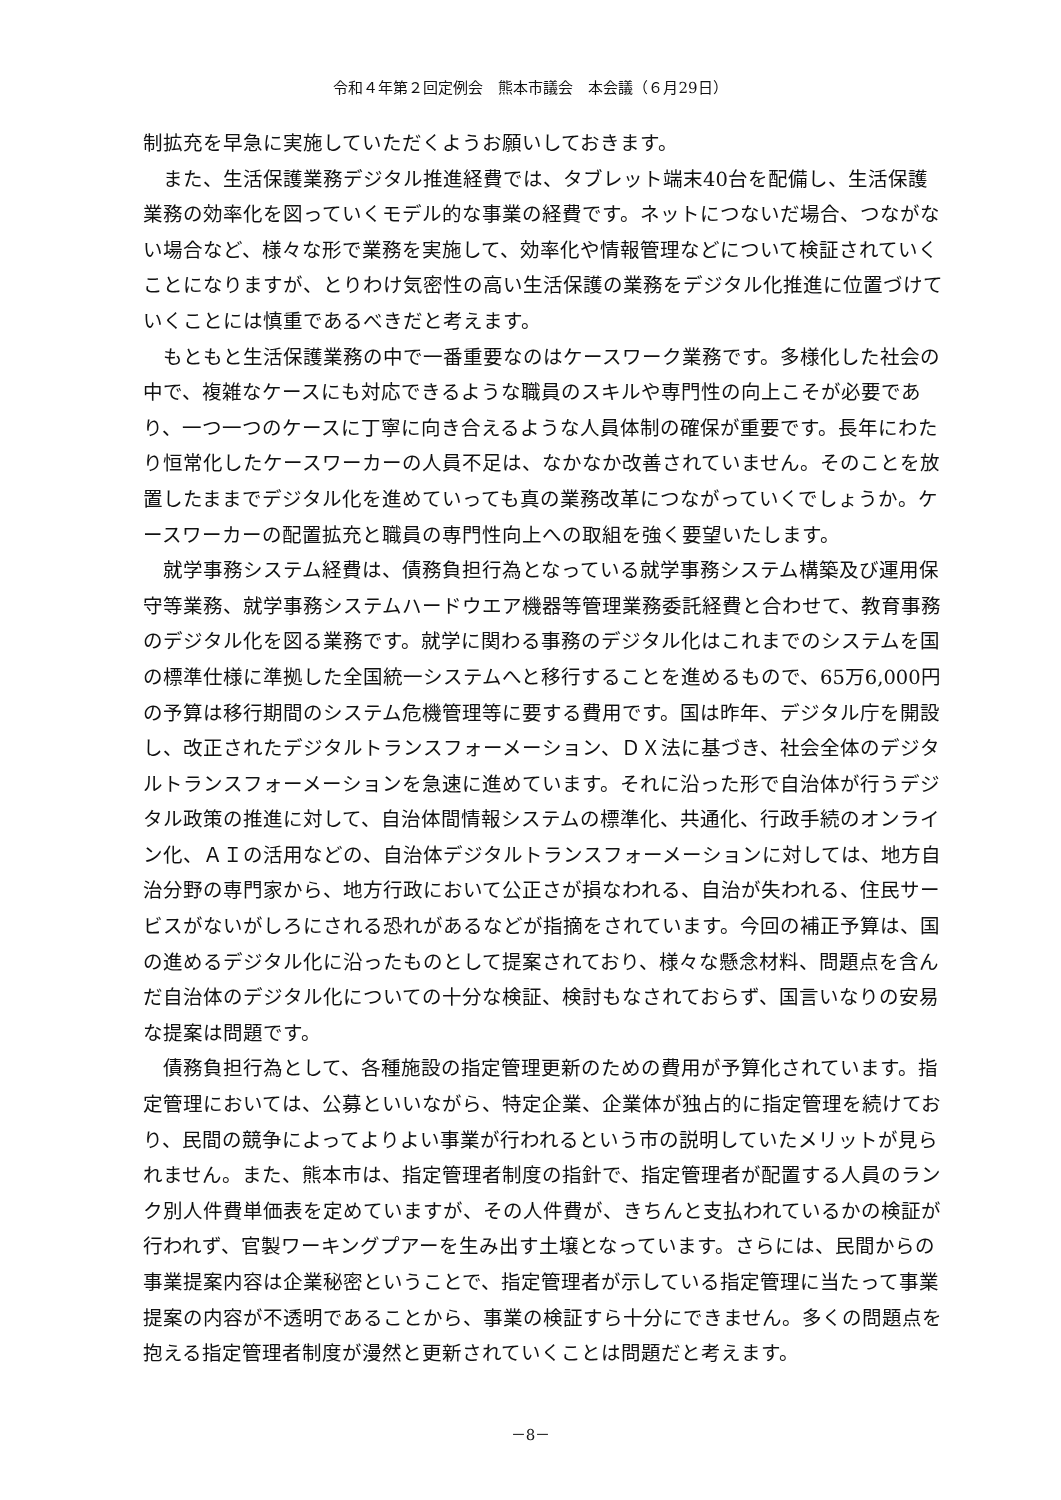令和４年第２回定例会　熊本市議会　本会議（６月29日）
制拡充を早急に実施していただくようお願いしておきます。
　また、生活保護業務デジタル推進経費では、タブレット端末40台を配備し、生活保護業務の効率化を図っていくモデル的な事業の経費です。ネットにつないだ場合、つながない場合など、様々な形で業務を実施して、効率化や情報管理などについて検証されていくことになりますが、とりわけ気密性の高い生活保護の業務をデジタル化推進に位置づけていくことには慎重であるべきだと考えます。
　もともと生活保護業務の中で一番重要なのはケースワーク業務です。多様化した社会の中で、複雑なケースにも対応できるような職員のスキルや専門性の向上こそが必要であり、一つ一つのケースに丁寧に向き合えるような人員体制の確保が重要です。長年にわたり恒常化したケースワーカーの人員不足は、なかなか改善されていません。そのことを放置したままでデジタル化を進めていっても真の業務改革につながっていくでしょうか。ケースワーカーの配置拡充と職員の専門性向上への取組を強く要望いたします。
　就学事務システム経費は、債務負担行為となっている就学事務システム構築及び運用保守等業務、就学事務システムハードウエア機器等管理業務委託経費と合わせて、教育事務のデジタル化を図る業務です。就学に関わる事務のデジタル化はこれまでのシステムを国の標準仕様に準拠した全国統一システムへと移行することを進めるもので、65万6,000円の予算は移行期間のシステム危機管理等に要する費用です。国は昨年、デジタル庁を開設し、改正されたデジタルトランスフォーメーション、ＤＸ法に基づき、社会全体のデジタルトランスフォーメーションを急速に進めています。それに沿った形で自治体が行うデジタル政策の推進に対して、自治体間情報システムの標準化、共通化、行政手続のオンライン化、ＡＩの活用などの、自治体デジタルトランスフォーメーションに対しては、地方自治分野の専門家から、地方行政において公正さが損なわれる、自治が失われる、住民サービスがないがしろにされる恐れがあるなどが指摘をされています。今回の補正予算は、国の進めるデジタル化に沿ったものとして提案されており、様々な懸念材料、問題点を含んだ自治体のデジタル化についての十分な検証、検討もなされておらず、国言いなりの安易な提案は問題です。
　債務負担行為として、各種施設の指定管理更新のための費用が予算化されています。指定管理においては、公募といいながら、特定企業、企業体が独占的に指定管理を続けており、民間の競争によってよりよい事業が行われるという市の説明していたメリットが見られません。また、熊本市は、指定管理者制度の指針で、指定管理者が配置する人員のランク別人件費単価表を定めていますが、その人件費が、きちんと支払われているかの検証が行われず、官製ワーキングプアーを生み出す土壌となっています。さらには、民間からの事業提案内容は企業秘密ということで、指定管理者が示している指定管理に当たって事業提案の内容が不透明であることから、事業の検証すら十分にできません。多くの問題点を抱える指定管理者制度が漫然と更新されていくことは問題だと考えます。
－8－